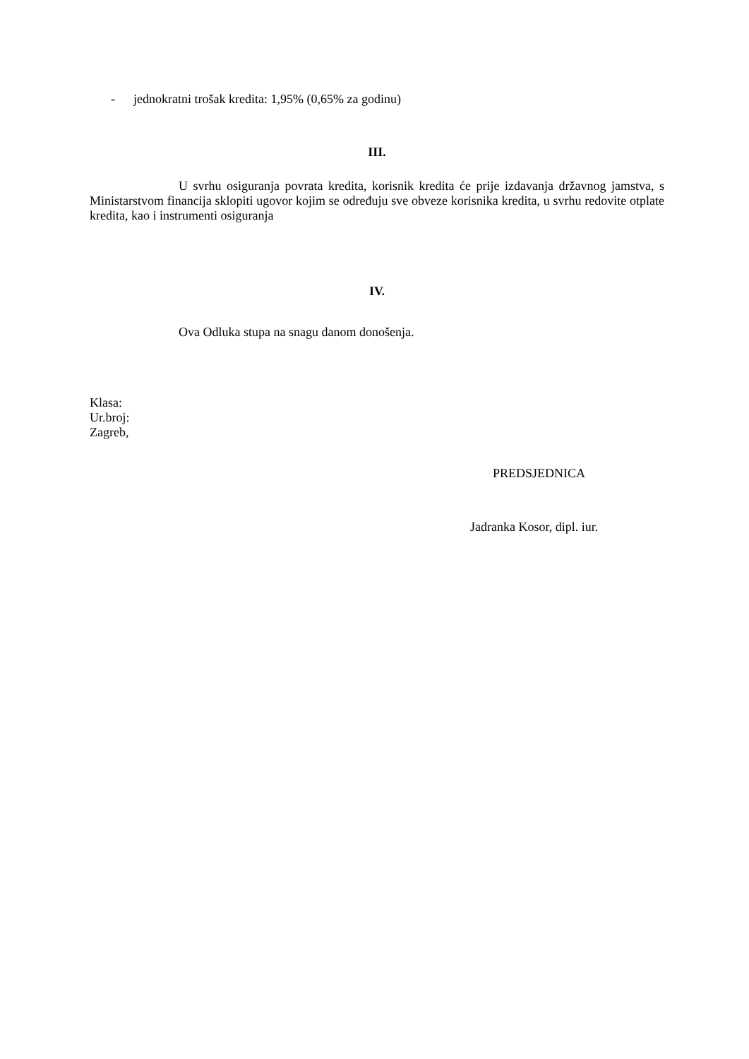- jednokratni trošak kredita: 1,95% (0,65% za godinu)
III.
U svrhu osiguranja povrata kredita, korisnik kredita će prije izdavanja državnog jamstva, s Ministarstvom financija sklopiti ugovor kojim se određuju sve obveze korisnika kredita, u svrhu redovite otplate kredita, kao i instrumenti osiguranja
IV.
Ova Odluka stupa na snagu danom donošenja.
Klasa:
Ur.broj:
Zagreb,
PREDSJEDNICA
Jadranka Kosor, dipl. iur.